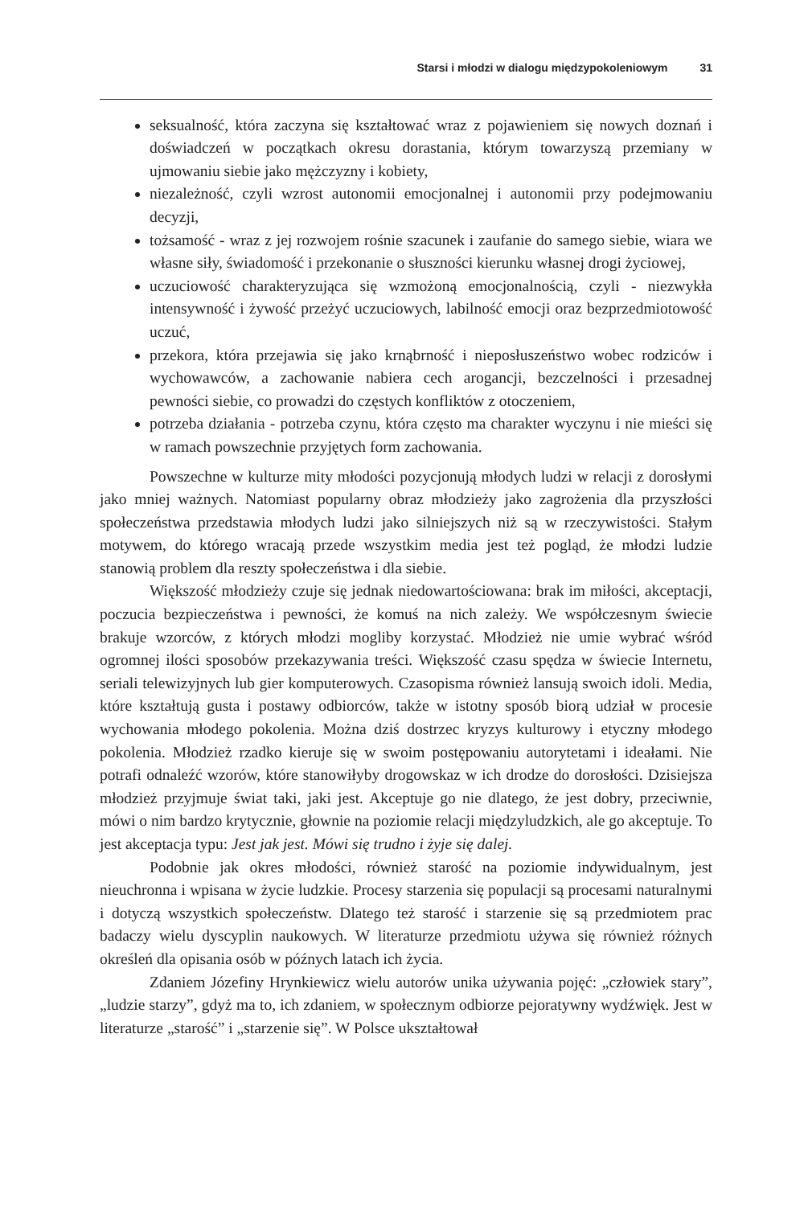Starsi i młodzi w dialogu międzypokoleniowym
31
seksualność, która zaczyna się kształtować wraz z pojawieniem się nowych doznań i doświadczeń w początkach okresu dorastania, którym towarzyszą przemiany w ujmowaniu siebie jako mężczyzny i kobiety,
niezależność, czyli wzrost autonomii emocjonalnej i autonomii przy podejmowaniu decyzji,
tożsamość - wraz z jej rozwojem rośnie szacunek i zaufanie do samego siebie, wiara we własne siły, świadomość i przekonanie o słuszności kierunku własnej drogi życiowej,
uczuciowość charakteryzująca się wzmożoną emocjonalnością, czyli - niezwykła intensywność i żywość przeżyć uczuciowych, labilność emocji oraz bezprzedmiotowość uczuć,
przekora, która przejawia się jako krnąbrność i nieposłuszeństwo wobec rodziców i wychowawców, a zachowanie nabiera cech arogancji, bezczelności i przesadnej pewności siebie, co prowadzi do częstych konfliktów z otoczeniem,
potrzeba działania - potrzeba czynu, która często ma charakter wyczynu i nie mieści się w ramach powszechnie przyjętych form zachowania.
Powszechne w kulturze mity młodości pozycjonują młodych ludzi w relacji z dorosłymi jako mniej ważnych. Natomiast popularny obraz młodzieży jako zagrożenia dla przyszłości społeczeństwa przedstawia młodych ludzi jako silniejszych niż są w rzeczywistości. Stałym motywem, do którego wracają przede wszystkim media jest też pogląd, że młodzi ludzie stanowią problem dla reszty społeczeństwa i dla siebie.
Większość młodzieży czuje się jednak niedowartościowana: brak im miłości, akceptacji, poczucia bezpieczeństwa i pewności, że komuś na nich zależy. We współczesnym świecie brakuje wzorców, z których młodzi mogliby korzystać. Młodzież nie umie wybrać wśród ogromnej ilości sposobów przekazywania treści. Większość czasu spędza w świecie Internetu, seriali telewizyjnych lub gier komputerowych. Czasopisma również lansują swoich idoli. Media, które kształtują gusta i postawy odbiorców, także w istotny sposób biorą udział w procesie wychowania młodego pokolenia. Można dziś dostrzec kryzys kulturowy i etyczny młodego pokolenia. Młodzież rzadko kieruje się w swoim postępowaniu autorytetami i ideałami. Nie potrafi odnaleźć wzorów, które stanowiłyby drogowskaz w ich drodze do dorosłości. Dzisiejsza młodzież przyjmuje świat taki, jaki jest. Akceptuje go nie dlatego, że jest dobry, przeciwnie, mówi o nim bardzo krytycznie, głownie na poziomie relacji międzyludzkich, ale go akceptuje. To jest akceptacja typu: Jest jak jest. Mówi się trudno i żyje się dalej.
Podobnie jak okres młodości, również starość na poziomie indywidualnym, jest nieuchronna i wpisana w życie ludzkie. Procesy starzenia się populacji są procesami naturalnymi i dotyczą wszystkich społeczeństw. Dlatego też starość i starzenie się są przedmiotem prac badaczy wielu dyscyplin naukowych. W literaturze przedmiotu używa się również różnych określeń dla opisania osób w późnych latach ich życia.
Zdaniem Józefiny Hrynkiewicz wielu autorów unika używania pojęć: „człowiek stary”, „ludzie starzy”, gdyż ma to, ich zdaniem, w społecznym odbiorze pejoratywny wydźwięk. Jest w literaturze „starość” i „starzenie się”. W Polsce ukształtował